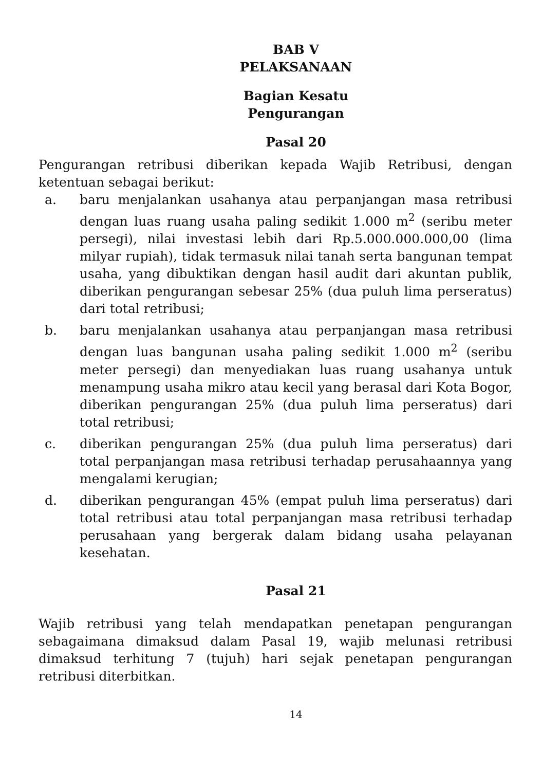BAB V
PELAKSANAAN
Bagian Kesatu
Pengurangan
Pasal 20
Pengurangan retribusi diberikan kepada Wajib Retribusi, dengan ketentuan sebagai berikut:
a. baru menjalankan usahanya atau perpanjangan masa retribusi dengan luas ruang usaha paling sedikit 1.000 m<sup>2</sup> (seribu meter persegi), nilai investasi lebih dari Rp.5.000.000.000,00 (lima milyar rupiah), tidak termasuk nilai tanah serta bangunan tempat usaha, yang dibuktikan dengan hasil audit dari akuntan publik, diberikan pengurangan sebesar 25% (dua puluh lima perseratus) dari total retribusi;
b. baru menjalankan usahanya atau perpanjangan masa retribusi dengan luas bangunan usaha paling sedikit 1.000 m<sup>2</sup> (seribu meter persegi) dan menyediakan luas ruang usahanya untuk menampung usaha mikro atau kecil yang berasal dari Kota Bogor, diberikan pengurangan 25% (dua puluh lima perseratus) dari total retribusi;
c. diberikan pengurangan 25% (dua puluh lima perseratus) dari total perpanjangan masa retribusi terhadap perusahaannya yang mengalami kerugian;
d. diberikan pengurangan 45% (empat puluh lima perseratus) dari total retribusi atau total perpanjangan masa retribusi terhadap perusahaan yang bergerak dalam bidang usaha pelayanan kesehatan.
Pasal 21
Wajib retribusi yang telah mendapatkan penetapan pengurangan sebagaimana dimaksud dalam Pasal 19, wajib melunasi retribusi dimaksud terhitung 7 (tujuh) hari sejak penetapan pengurangan retribusi diterbitkan.
14